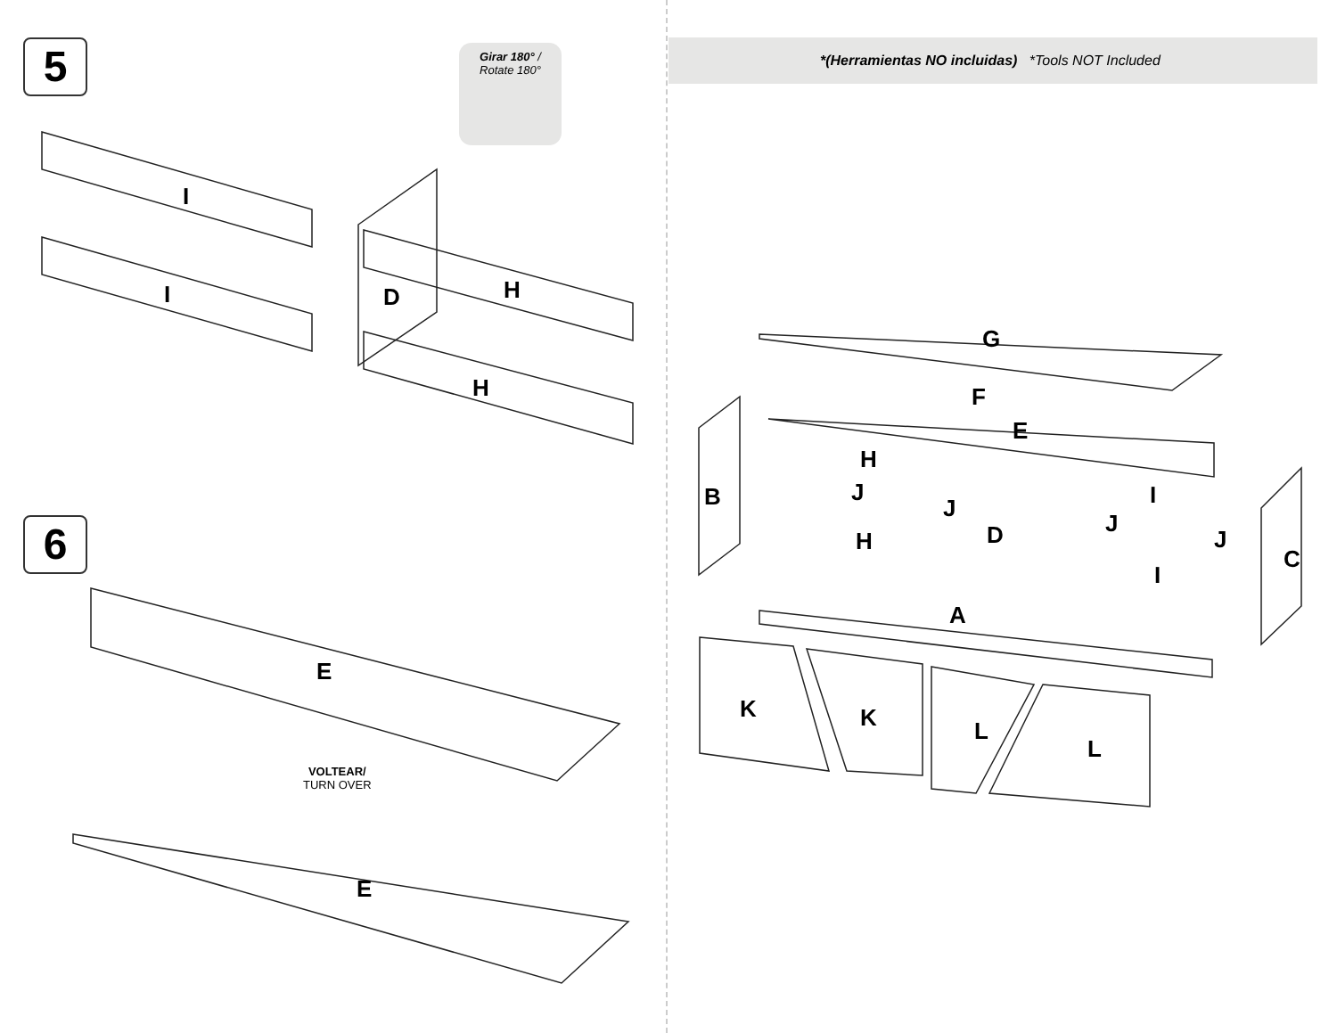5
Girar 180° /
Rotate 180°
I
I D H
H
6
E
VOLTEAR/
TURN OVER
E
*(Herramientas NO incluidas) *Tools NOT Included
G
F
E
H
J
J
B I
J
J
D
H
C
I
A
K K L
L